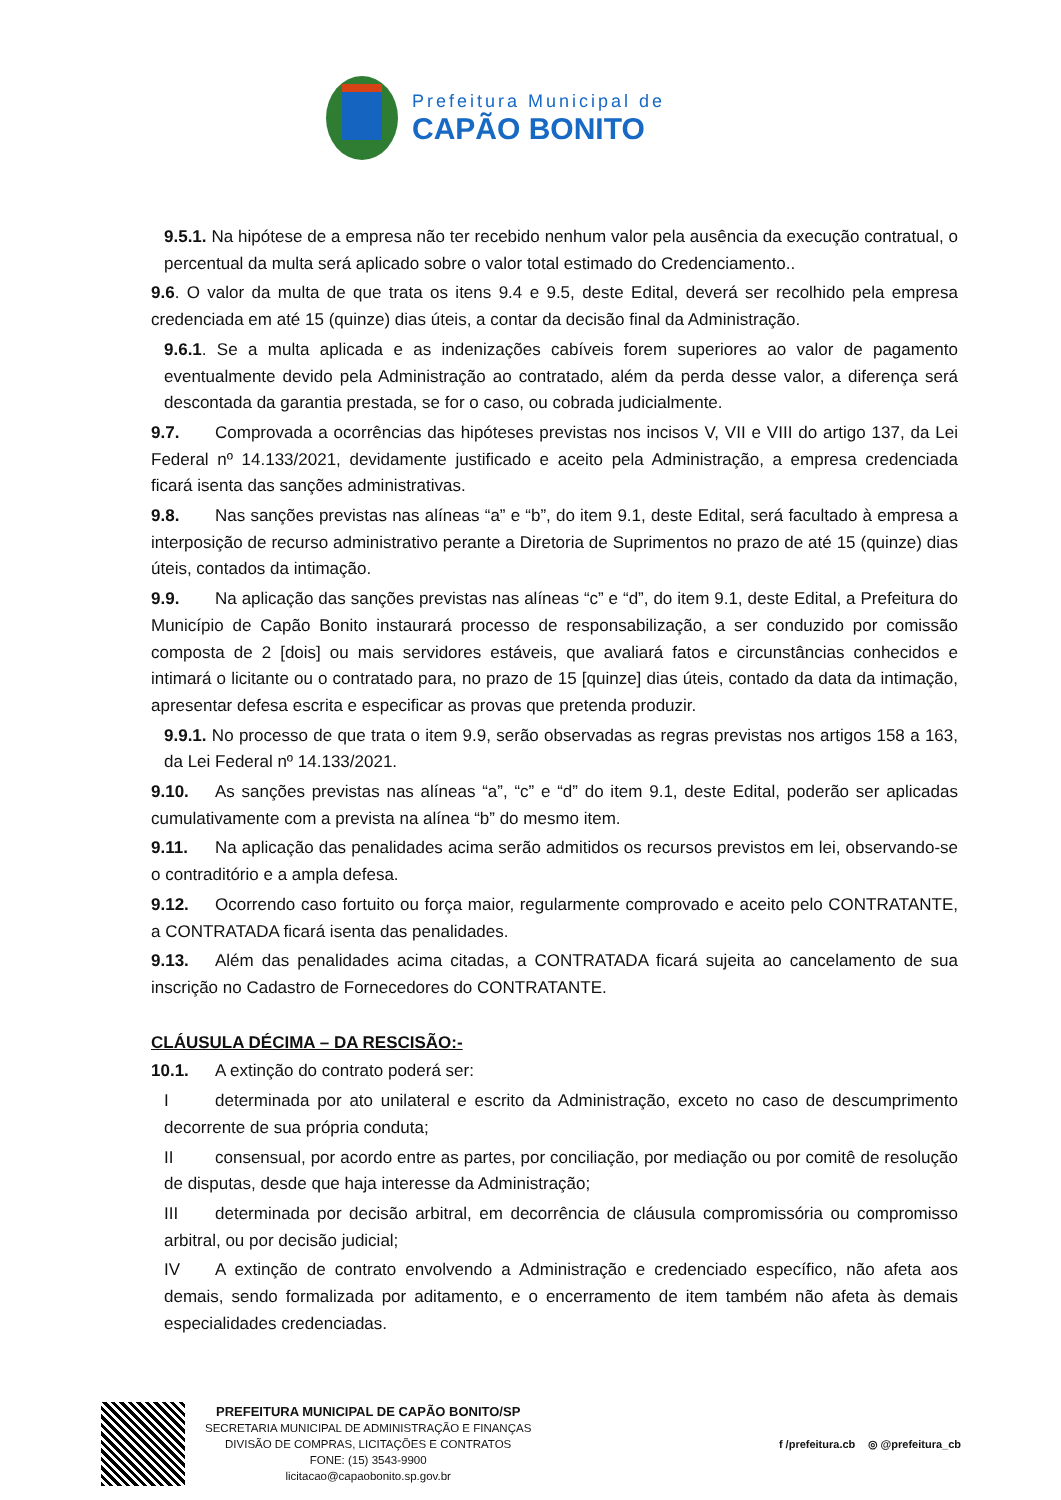Prefeitura Municipal de
CAPÃO BONITO
9.5.1. Na hipótese de a empresa não ter recebido nenhum valor pela ausência da execução contratual, o percentual da multa será aplicado sobre o valor total estimado do Credenciamento..
9.6. O valor da multa de que trata os itens 9.4 e 9.5, deste Edital, deverá ser recolhido pela empresa credenciada em até 15 (quinze) dias úteis, a contar da decisão final da Administração.
9.6.1. Se a multa aplicada e as indenizações cabíveis forem superiores ao valor de pagamento eventualmente devido pela Administração ao contratado, além da perda desse valor, a diferença será descontada da garantia prestada, se for o caso, ou cobrada judicialmente.
9.7. Comprovada a ocorrências das hipóteses previstas nos incisos V, VII e VIII do artigo 137, da Lei Federal nº 14.133/2021, devidamente justificado e aceito pela Administração, a empresa credenciada ficará isenta das sanções administrativas.
9.8. Nas sanções previstas nas alíneas “a” e “b”, do item 9.1, deste Edital, será facultado à empresa a interposição de recurso administrativo perante a Diretoria de Suprimentos no prazo de até 15 (quinze) dias úteis, contados da intimação.
9.9. Na aplicação das sanções previstas nas alíneas “c” e “d”, do item 9.1, deste Edital, a Prefeitura do Município de Capão Bonito instaurará processo de responsabilização, a ser conduzido por comissão composta de 2 [dois] ou mais servidores estáveis, que avaliará fatos e circunstâncias conhecidos e intimará o licitante ou o contratado para, no prazo de 15 [quinze] dias úteis, contado da data da intimação, apresentar defesa escrita e especificar as provas que pretenda produzir.
9.9.1. No processo de que trata o item 9.9, serão observadas as regras previstas nos artigos 158 a 163, da Lei Federal nº 14.133/2021.
9.10. As sanções previstas nas alíneas “a”, “c” e “d” do item 9.1, deste Edital, poderão ser aplicadas cumulativamente com a prevista na alínea “b” do mesmo item.
9.11. Na aplicação das penalidades acima serão admitidos os recursos previstos em lei, observando-se o contraditório e a ampla defesa.
9.12. Ocorrendo caso fortuito ou força maior, regularmente comprovado e aceito pelo CONTRATANTE, a CONTRATADA ficará isenta das penalidades.
9.13. Além das penalidades acima citadas, a CONTRATADA ficará sujeita ao cancelamento de sua inscrição no Cadastro de Fornecedores do CONTRATANTE.
CLÁUSULA DÉCIMA – DA RESCISÃO:-
10.1. A extinção do contrato poderá ser:
Ideterminada por ato unilateral e escrito da Administração, exceto no caso de descumprimento decorrente de sua própria conduta;
II consensual, por acordo entre as partes, por conciliação, por mediação ou por comitê de resolução de disputas, desde que haja interesse da Administração;
III determinada por decisão arbitral, em decorrência de cláusula compromissória ou compromisso arbitral, ou por decisão judicial;
IV A extinção de contrato envolvendo a Administração e credenciado específico, não afeta aos demais, sendo formalizada por aditamento, e o encerramento de item também não afeta às demais especialidades credenciadas.
PREFEITURA MUNICIPAL DE CAPÃO BONITO/SP
SECRETARIA MUNICIPAL DE ADMINISTRAÇÃO E FINANÇAS
DIVISÃO DE COMPRAS, LICITAÇÕES E CONTRATOS
FONE: (15) 3543-9900
licitacao@capaobonito.sp.gov.br
f /prefeitura.cb ◎ @prefeitura_cb